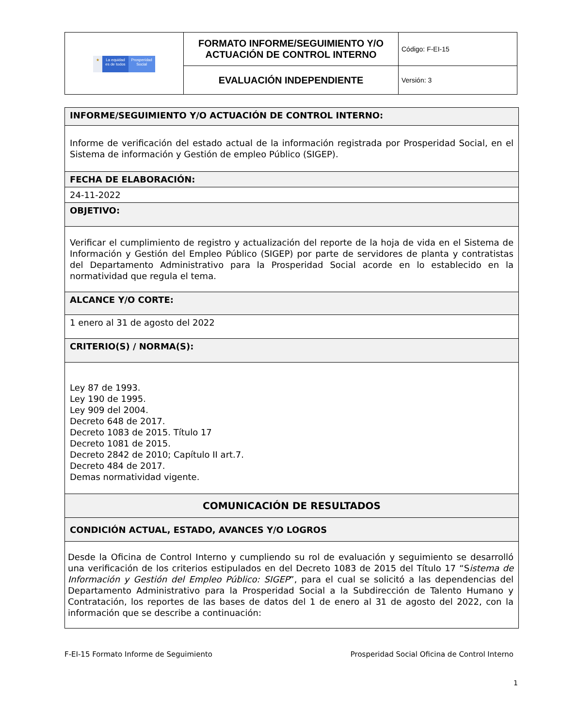| ★ La equidad es de todos Prosperidad Social | FORMATO INFORME/SEGUIMIENTO Y/O ACTUACIÓN DE CONTROL INTERNO | Código: F-EI-15 |
| | EVALUACIÓN INDEPENDIENTE | Versión: 3 |
| INFORME/SEGUIMIENTO Y/O ACTUACIÓN DE CONTROL INTERNO: |
| Informe de verificación del estado actual de la información registrada por Prosperidad Social, en el Sistema de información y Gestión de empleo Público (SIGEP). |
| FECHA DE ELABORACIÓN: |
| 24-11-2022 |
| OBJETIVO: |
| Verificar el cumplimiento de registro y actualización del reporte de la hoja de vida en el Sistema de Información y Gestión del Empleo Público (SIGEP) por parte de servidores de planta y contratistas del Departamento Administrativo para la Prosperidad Social acorde en lo establecido en la normatividad que regula el tema. |
| ALCANCE Y/O CORTE: |
| 1 enero al 31 de agosto del 2022 |
| CRITERIO(S) / NORMA(S): |
| Ley 87 de 1993. Ley 190 de 1995. Ley 909 del 2004. Decreto 648 de 2017. Decreto 1083 de 2015. Título 17 Decreto 1081 de 2015. Decreto 2842 de 2010; Capítulo II art.7. Decreto 484 de 2017. Demas normatividad vigente. |
| COMUNICACIÓN DE RESULTADOS |
| CONDICIÓN ACTUAL, ESTADO, AVANCES Y/O LOGROS |
| Desde la Oficina de Control Interno y cumpliendo su rol de evaluación y seguimiento se desarrolló una verificación de los criterios estipulados en del Decreto 1083 de 2015 del Título 17 “S istema de Información y Gestión del Empleo Público: SIGEP ”, para el cual se solicitó a las dependencias del Departamento Administrativo para la Prosperidad Social a la Subdirección de Talento Humano y Contratación, los reportes de las bases de datos del 1 de enero al 31 de agosto del 2022, con la información que se describe a continuación: |
F-EI-15 Formato Informe de Seguimiento Prosperidad Social Oficina de Control Interno
1